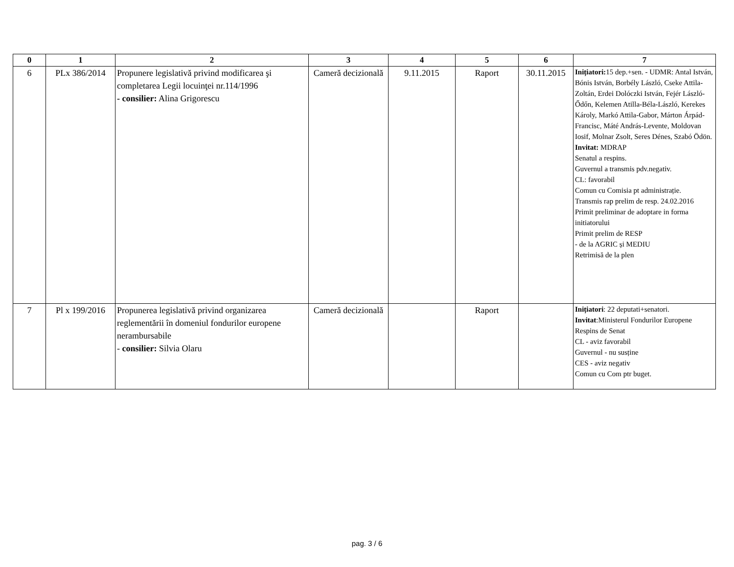| 0 | 1 | 2 | 3 | 4 | 5 | 6 | 7 |
| --- | --- | --- | --- | --- | --- | --- | --- |
| 6 | PLx 386/2014 | Propunere legislativă privind modificarea şi completarea Legii locuinţei nr.114/1996 - consilier: Alina Grigorescu | Cameră decizională | 9.11.2015 | Raport | 30.11.2015 | Inițiatori: 15 dep.+sen. - UDMR: Antal István, Bónis István, Borbély László, Cseke Attila-Zoltán, Erdei Dolóczki István, Fejér László-Ődőn, Kelemen Atilla-Béla-László, Kerekes Károly, Markó Attila-Gabor, Márton Árpád-Francisc, Máté András-Levente, Moldovan Iosif, Molnar Zsolt, Seres Dénes, Szabó Ödön. Invitat: MDRAP Senatul a respins. Guvernul a transmis pdv.negativ. CL: favorabil Comun cu Comisia pt administrație. Transmis rap prelim de resp. 24.02.2016 Primit preliminar de adoptare in forma initiatorului Primit prelim de RESP - de la AGRIC și MEDIU Retrimisă de la plen |
| 7 | Pl x 199/2016 | Propunerea legislativă privind organizarea reglementării în domeniul fondurilor europene nerambursabile - consilier: Silvia Olaru | Cameră decizională | | Raport | | Inițiatori : 22 deputati+senatori. Invitat :Ministerul Fondurilor Europene Respins de Senat CL - aviz favorabil Guvernul - nu susține CES - aviz negativ Comun cu Com ptr buget. |
pag. 3 / 6